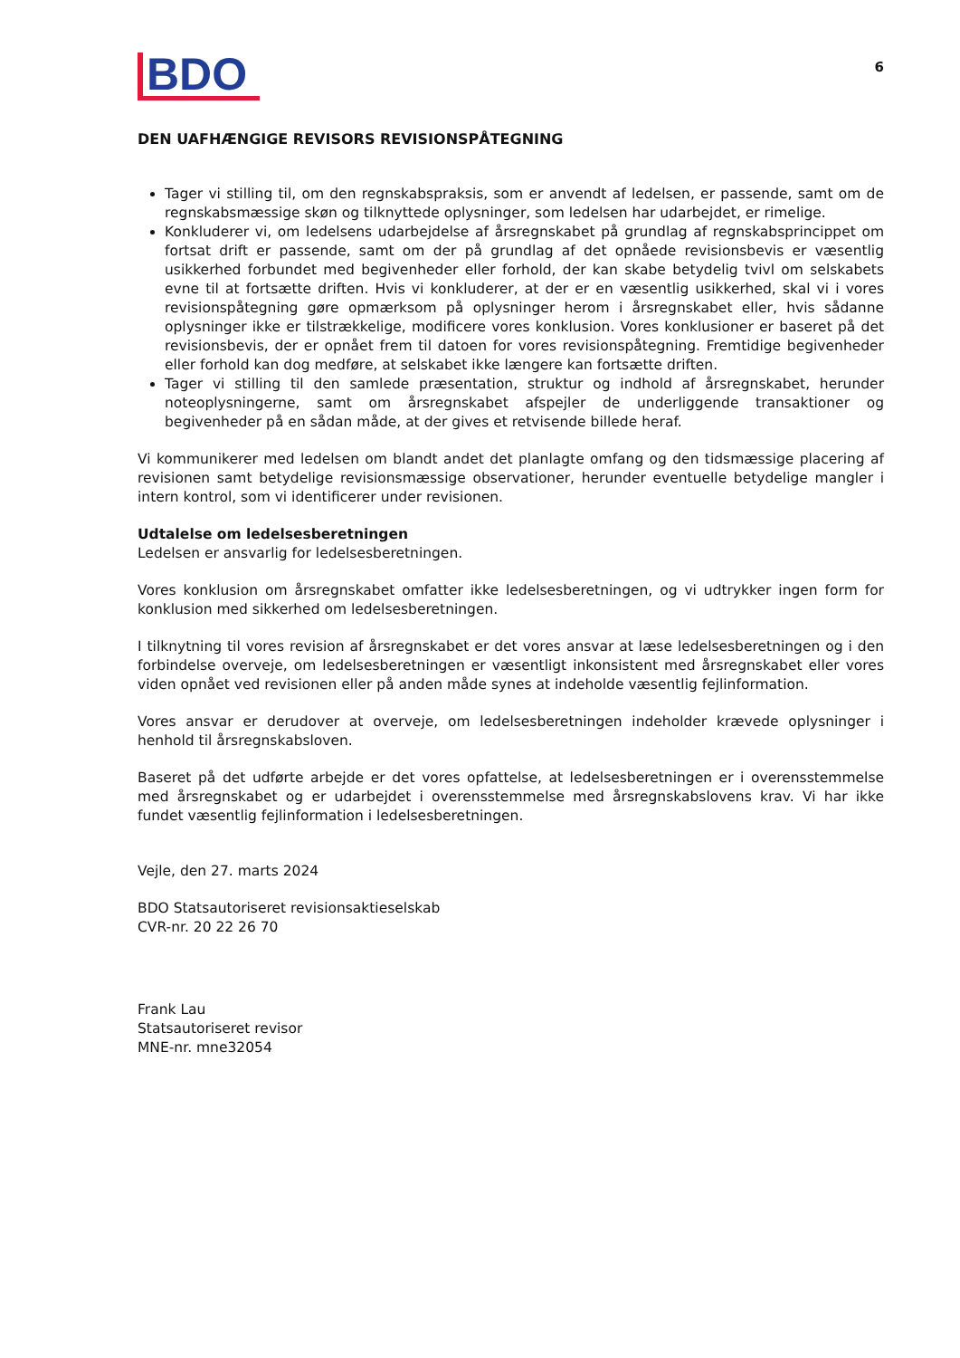BDO
6
DEN UAFHÆNGIGE REVISORS REVISIONSPÅTEGNING
Tager vi stilling til, om den regnskabspraksis, som er anvendt af ledelsen, er passende, samt om de regnskabsmæssige skøn og tilknyttede oplysninger, som ledelsen har udarbejdet, er rimelige.
Konkluderer vi, om ledelsens udarbejdelse af årsregnskabet på grundlag af regnskabsprincippet om fortsat drift er passende, samt om der på grundlag af det opnåede revisionsbevis er væsentlig usikkerhed forbundet med begivenheder eller forhold, der kan skabe betydelig tvivl om selskabets evne til at fortsætte driften. Hvis vi konkluderer, at der er en væsentlig usikkerhed, skal vi i vores revisionspåtegning gøre opmærksom på oplysninger herom i årsregnskabet eller, hvis sådanne oplysninger ikke er tilstrækkelige, modificere vores konklusion. Vores konklusioner er baseret på det revisionsbevis, der er opnået frem til datoen for vores revisionspåtegning. Fremtidige begivenheder eller forhold kan dog medføre, at selskabet ikke længere kan fortsætte driften.
Tager vi stilling til den samlede præsentation, struktur og indhold af årsregnskabet, herunder noteoplysningerne, samt om årsregnskabet afspejler de underliggende transaktioner og begivenheder på en sådan måde, at der gives et retvisende billede heraf.
Vi kommunikerer med ledelsen om blandt andet det planlagte omfang og den tidsmæssige placering af revisionen samt betydelige revisionsmæssige observationer, herunder eventuelle betydelige mangler i intern kontrol, som vi identificerer under revisionen.
Udtalelse om ledelsesberetningen
Ledelsen er ansvarlig for ledelsesberetningen.
Vores konklusion om årsregnskabet omfatter ikke ledelsesberetningen, og vi udtrykker ingen form for konklusion med sikkerhed om ledelsesberetningen.
I tilknytning til vores revision af årsregnskabet er det vores ansvar at læse ledelsesberetningen og i den forbindelse overveje, om ledelsesberetningen er væsentligt inkonsistent med årsregnskabet eller vores viden opnået ved revisionen eller på anden måde synes at indeholde væsentlig fejlinformation.
Vores ansvar er derudover at overveje, om ledelsesberetningen indeholder krævede oplysninger i henhold til årsregnskabsloven.
Baseret på det udførte arbejde er det vores opfattelse, at ledelsesberetningen er i overensstemmelse med årsregnskabet og er udarbejdet i overensstemmelse med årsregnskabslovens krav. Vi har ikke fundet væsentlig fejlinformation i ledelsesberetningen.
Vejle, den 27. marts 2024
BDO Statsautoriseret revisionsaktieselskab
CVR-nr. 20 22 26 70
Frank Lau
Statsautoriseret revisor
MNE-nr. mne32054